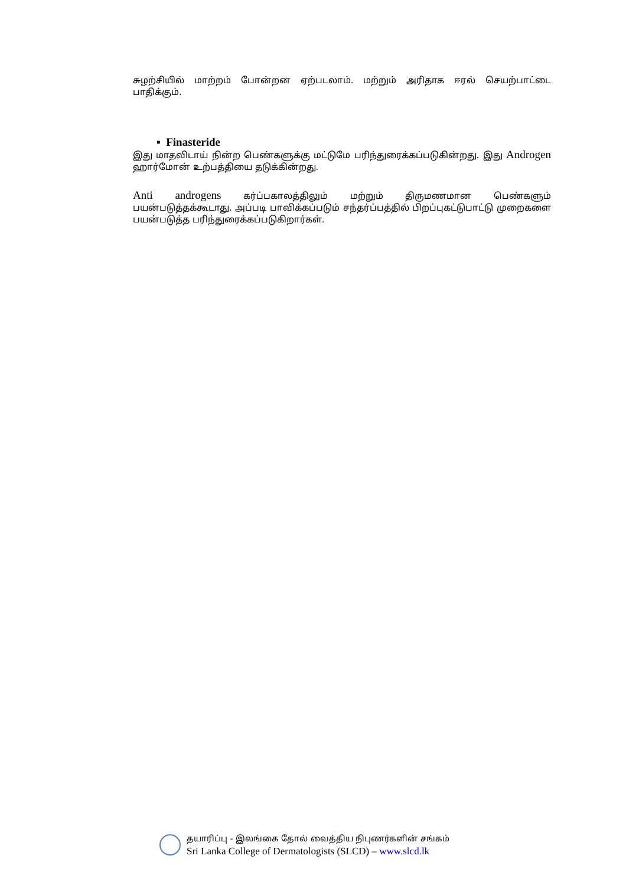சுழற்சியில் மாற்றம் போன்றன ஏற்படலாம். மற்றும் அரிதாக ஈரல் செயற்பாட்டை பாதிக்கும்.
▪ Finasteride
இது மாதவிடாய் நின்ற பெண்களுக்கு மட்டுமே பரிந்துரைக்கப்படுகின்றது. இது Androgen ஹார்மோன் உற்பத்தியை தடுக்கின்றது.
Anti androgens கர்ப்பகாலத்திலும் மற்றும் திருமணமான பெண்களும் பயன்படுத்தக்கூடாது. அப்படி பாவிக்கப்படும் சந்தர்ப்பத்தில் பிறப்புகட்டுபாட்டு முறைகளை பயன்படுத்த பரிந்துரைக்கப்படுகிறார்கள்.
தயாரிப்பு - இலங்கை தோல் வைத்திய நிபுணர்களின் சங்கம்
Sri Lanka College of Dermatologists (SLCD) – www.slcd.lk